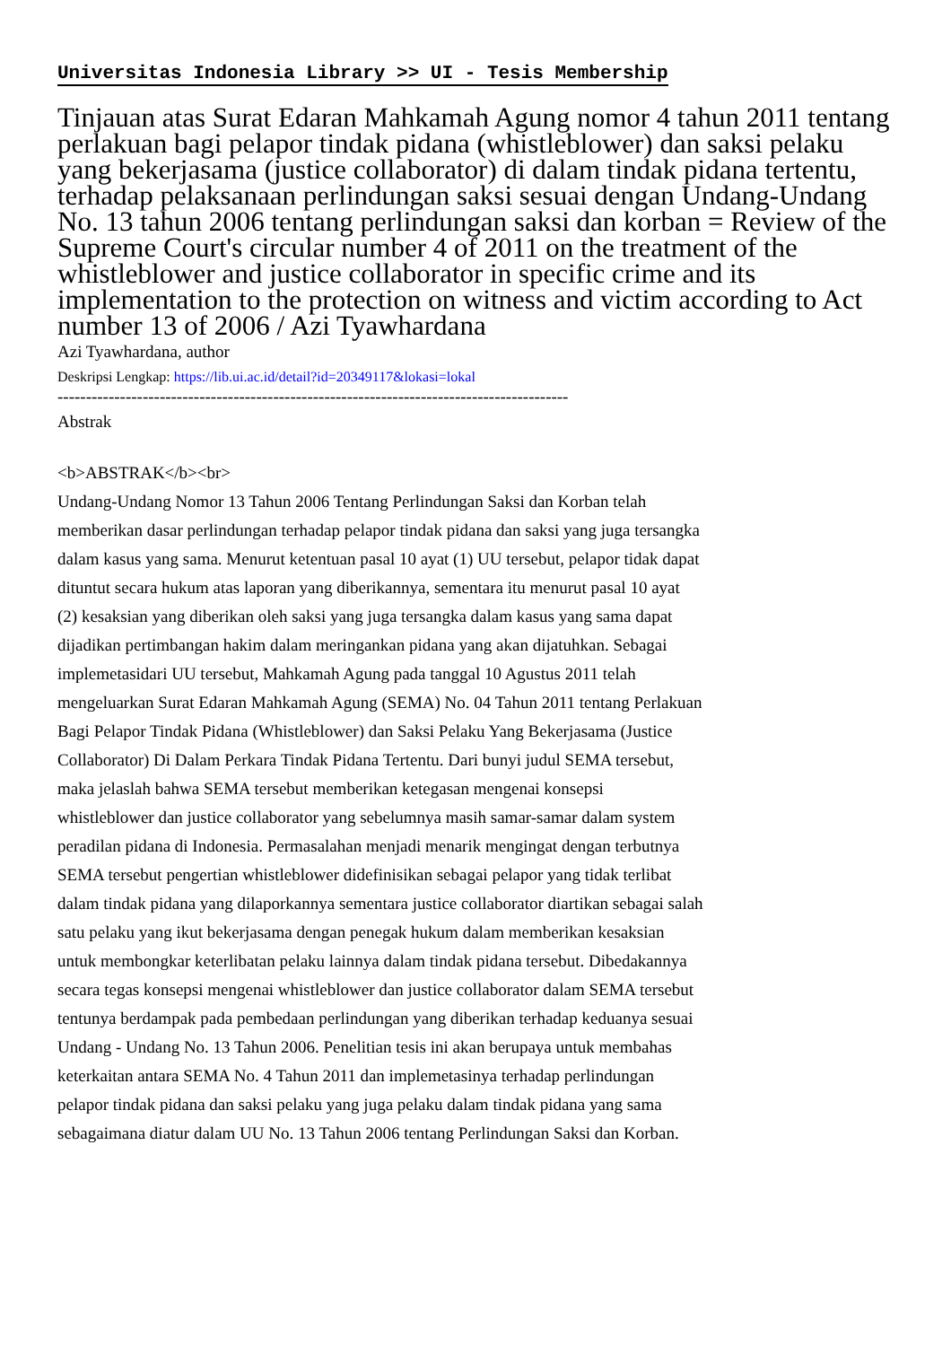Universitas Indonesia Library >> UI - Tesis Membership
Tinjauan atas Surat Edaran Mahkamah Agung nomor 4 tahun 2011 tentang perlakuan bagi pelapor tindak pidana (whistleblower) dan saksi pelaku yang bekerjasama (justice collaborator) di dalam tindak pidana tertentu, terhadap pelaksanaan perlindungan saksi sesuai dengan Undang-Undang No. 13 tahun 2006 tentang perlindungan saksi dan korban = Review of the Supreme Court's circular number 4 of 2011 on the treatment of the whistleblower and justice collaborator in specific crime and its implementation to the protection on witness and victim according to Act number 13 of 2006 / Azi Tyawhardana
Azi Tyawhardana, author
Deskripsi Lengkap: https://lib.ui.ac.id/detail?id=20349117&lokasi=lokal
------------------------------------------------------------------------------------------
Abstrak
<b>ABSTRAK</b><br>
Undang-Undang Nomor 13 Tahun 2006 Tentang Perlindungan Saksi dan Korban telah memberikan dasar perlindungan terhadap pelapor tindak pidana dan saksi yang juga tersangka dalam kasus yang sama. Menurut ketentuan pasal 10 ayat (1) UU tersebut, pelapor tidak dapat dituntut secara hukum atas laporan yang diberikannya, sementara itu menurut pasal 10 ayat (2) kesaksian yang diberikan oleh saksi yang juga tersangka dalam kasus yang sama dapat dijadikan pertimbangan hakim dalam meringankan pidana yang akan dijatuhkan. Sebagai implemetasidari UU tersebut, Mahkamah Agung pada tanggal 10 Agustus 2011 telah mengeluarkan Surat Edaran Mahkamah Agung (SEMA) No. 04 Tahun 2011 tentang Perlakuan Bagi Pelapor Tindak Pidana (Whistleblower) dan Saksi Pelaku Yang Bekerjasama (Justice Collaborator) Di Dalam Perkara Tindak Pidana Tertentu. Dari bunyi judul SEMA tersebut, maka jelaslah bahwa SEMA tersebut memberikan ketegasan mengenai konsepsi whistleblower dan justice collaborator yang sebelumnya masih samar-samar dalam system peradilan pidana di Indonesia. Permasalahan menjadi menarik mengingat dengan terbutnya SEMA tersebut pengertian whistleblower didefinisikan sebagai pelapor yang tidak terlibat dalam tindak pidana yang dilaporkannya sementara justice collaborator diartikan sebagai salah satu pelaku yang ikut bekerjasama dengan penegak hukum dalam memberikan kesaksian untuk membongkar keterlibatan pelaku lainnya dalam tindak pidana tersebut. Dibedakannya secara tegas konsepsi mengenai whistleblower dan justice collaborator dalam SEMA tersebut tentunya berdampak pada pembedaan perlindungan yang diberikan terhadap keduanya sesuai Undang - Undang No. 13 Tahun 2006. Penelitian tesis ini akan berupaya untuk membahas keterkaitan antara SEMA No. 4 Tahun 2011 dan implemetasinya terhadap perlindungan pelapor tindak pidana dan saksi pelaku yang juga pelaku dalam tindak pidana yang sama sebagaimana diatur dalam UU No. 13 Tahun 2006 tentang Perlindungan Saksi dan Korban.